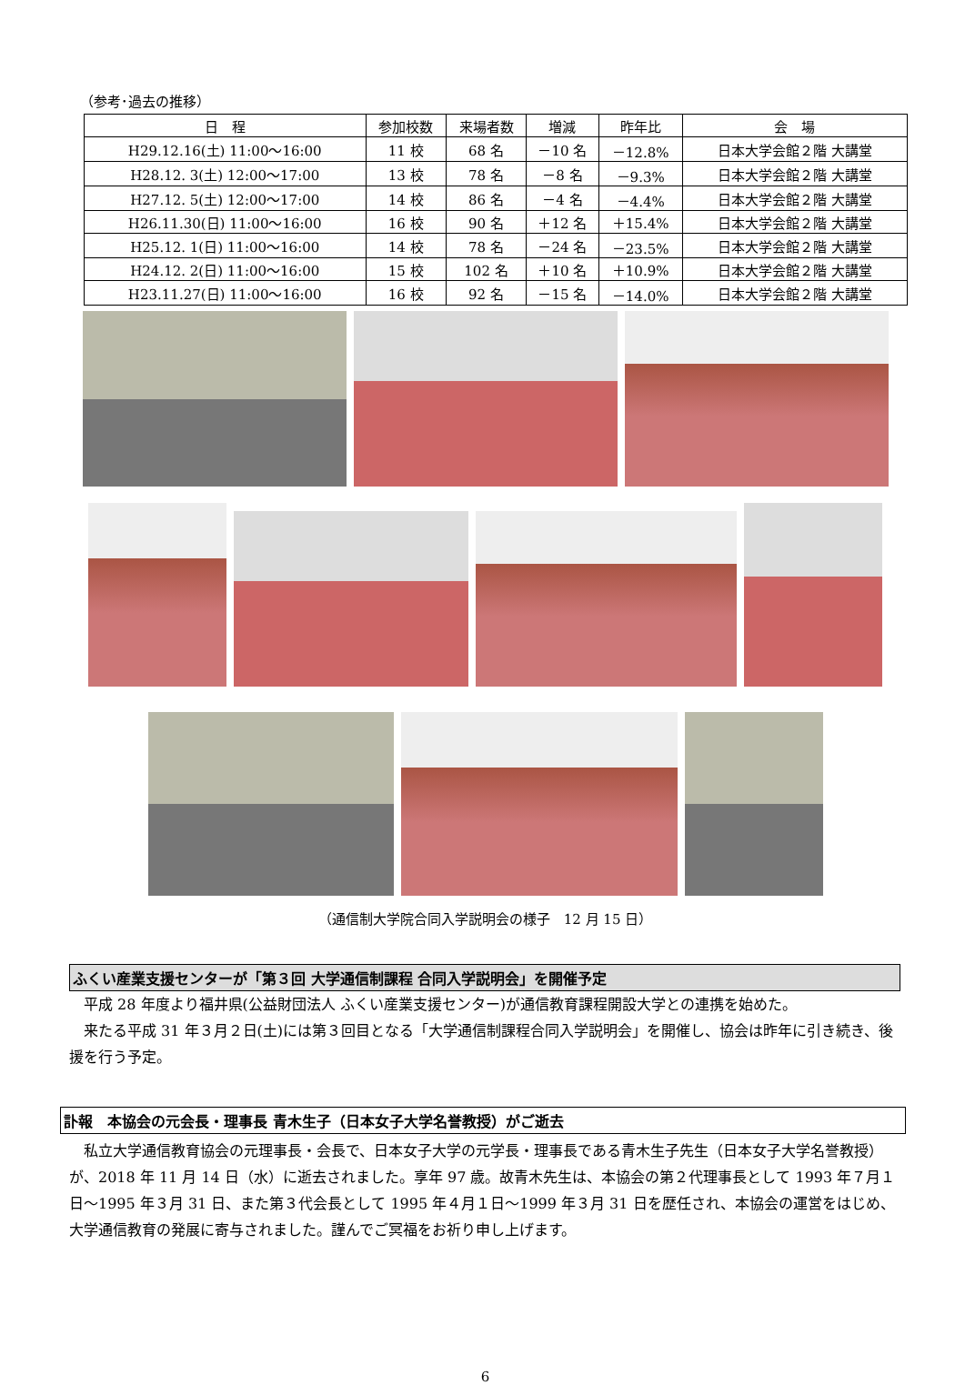（参考･過去の推移）
| 日 程 | 参加校数 | 来場者数 | 増減 | 昨年比 | 会 場 |
| --- | --- | --- | --- | --- | --- |
| H29.12.16(土) 11:00～16:00 | 11 校 | 68 名 | －10 名 | －12.8% | 日本大学会館２階 大講堂 |
| H28.12. 3(土) 12:00～17:00 | 13 校 | 78 名 | －8 名 | －9.3% | 日本大学会館２階 大講堂 |
| H27.12. 5(土) 12:00～17:00 | 14 校 | 86 名 | －4 名 | －4.4% | 日本大学会館２階 大講堂 |
| H26.11.30(日) 11:00～16:00 | 16 校 | 90 名 | ＋12 名 | ＋15.4% | 日本大学会館２階 大講堂 |
| H25.12. 1(日) 11:00～16:00 | 14 校 | 78 名 | －24 名 | －23.5% | 日本大学会館２階 大講堂 |
| H24.12. 2(日) 11:00～16:00 | 15 校 | 102 名 | ＋10 名 | ＋10.9% | 日本大学会館２階 大講堂 |
| H23.11.27(日) 11:00～16:00 | 16 校 | 92 名 | －15 名 | －14.0% | 日本大学会館２階 大講堂 |
（通信制大学院合同入学説明会の様子　12 月 15 日）
ふくい産業支援センターが「第３回 大学通信制課程 合同入学説明会」を開催予定
平成 28 年度より福井県(公益財団法人 ふくい産業支援センター)が通信教育課程開設大学との連携を始めた。
来たる平成 31 年３月２日(土)には第３回目となる「大学通信制課程合同入学説明会」を開催し、協会は昨年に引き続き、後援を行う予定。
訃報　本協会の元会長・理事長 青木生子（日本女子大学名誉教授）がご逝去
私立大学通信教育協会の元理事長・会長で、日本女子大学の元学長・理事長である青木生子先生（日本女子大学名誉教授）が、2018 年 11 月 14 日（水）に逝去されました。享年 97 歳。故青木先生は、本協会の第２代理事長として 1993 年７月１日～1995 年３月 31 日、また第３代会長として 1995 年４月１日～1999 年３月 31 日を歴任され、本協会の運営をはじめ、大学通信教育の発展に寄与されました。謹んでご冥福をお祈り申し上げます。
6